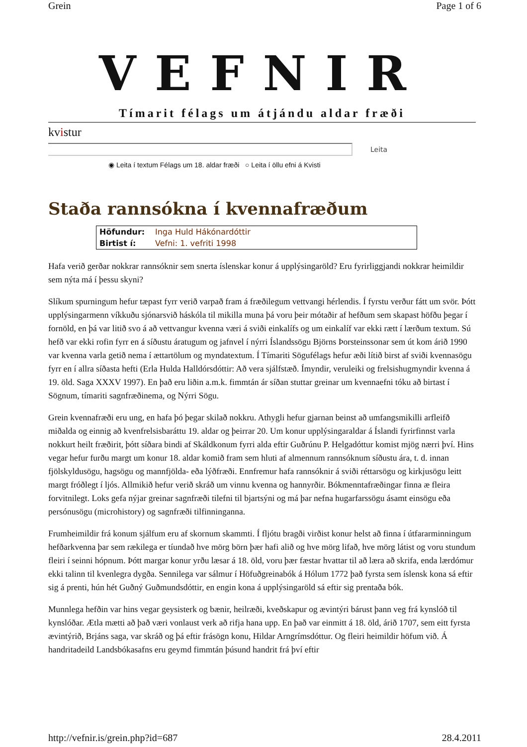Grein Page 1 of 6
VEFNIR
Tímarit félags um átjándu aldar fræði
kvistur
Leita
◉ Leita í textum Félags um 18. aldar fræði ○ Leita í öllu efni á Kvisti
Staða rannsókna í kvennafræðum
| Höfundur: | Inga Huld Hákónardóttir |
| Birtist í: | Vefni: 1. vefriti 1998 |
Hafa verið gerðar nokkrar rannsóknir sem snerta íslenskar konur á upplýsingaröld? Eru fyrirliggjandi nokkrar heimildir sem nýta má í þessu skyni?
Slíkum spurningum hefur tæpast fyrr verið varpað fram á fræðilegum vettvangi hérlendis. Í fyrstu verður fátt um svör. Þótt upplýsingarmenn víkkuðu sjónarsvið háskóla til mikilla muna þá voru þeir mótaðir af hefðum sem skapast höfðu þegar í fornöld, en þá var litið svo á að vettvangur kvenna væri á sviði einkalífs og um einkalíf var ekki rætt í lærðum textum. Sú hefð var ekki rofin fyrr en á síðustu áratugum og jafnvel í nýrri Íslandssögu Björns Þorsteinssonar sem út kom árið 1990 var kvenna varla getið nema í ættartölum og myndatextum. Í Tímariti Sögufélags hefur æði lítið birst af sviði kvennasögu fyrr en í allra síðasta hefti (Erla Hulda Halldórsdóttir: Að vera sjálfstæð. Ímyndir, veruleiki og frelsishugmyndir kvenna á 19. öld. Saga XXXV 1997). En það eru liðin a.m.k. fimmtán ár síðan stuttar greinar um kvennaefni tóku að birtast í Sögnum, tímariti sagnfræðinema, og Nýrri Sögu.
Grein kvennafræði eru ung, en hafa þó þegar skilað nokkru. Athygli hefur gjarnan beinst að umfangsmikilli arfleifð miðalda og einnig að kvenfrelsisbaráttu 19. aldar og þeirrar 20. Um konur upplýsingaraldar á Íslandi fyrirfinnst varla nokkurt heilt fræðirit, þótt síðara bindi af Skáldkonum fyrri alda eftir Guðrúnu P. Helgadóttur komist mjög nærri því. Hins vegar hefur furðu margt um konur 18. aldar komið fram sem hluti af almennum rannsóknum síðustu ára, t. d. innan fjölskyldusögu, hagsögu og mannfjölda- eða lýðfræði. Ennfremur hafa rannsóknir á sviði réttarsögu og kirkjusögu leitt margt fróðlegt í ljós. Allmikið hefur verið skráð um vinnu kvenna og hannyrðir. Bókmenntafræðingar finna æ fleira forvitnilegt. Loks gefa nýjar greinar sagnfræði tilefni til bjartsýni og má þar nefna hugarfarssögu ásamt einsögu eða persónusögu (microhistory) og sagnfræði tilfinninganna.
Frumheimildir frá konum sjálfum eru af skornum skammti. Í fljótu bragði virðist konur helst að finna í útfararminningum hefðarkvenna þar sem rækilega er tíundað hve mörg börn þær hafi alið og hve mörg lifað, hve mörg látist og voru stundum fleiri í seinni hópnum. Þótt margar konur yrðu læsar á 18. öld, voru þær fæstar hvattar til að læra að skrifa, enda lærdómur ekki talinn til kvenlegra dygða. Sennilega var sálmur í Höfuðgreinabók á Hólum 1772 það fyrsta sem íslensk kona sá eftir sig á prenti, hún hét Guðný Guðmundsdóttir, en engin kona á upplýsingaröld sá eftir sig prentaða bók.
Munnlega hefðin var hins vegar geysisterk og bænir, heilræði, kveðskapur og ævintýri bárust þann veg frá kynslóð til kynslóðar. Ætla mætti að það væri vonlaust verk að rifja hana upp. En það var einmitt á 18. öld, árið 1707, sem eitt fyrsta ævintýrið, Brjáns saga, var skráð og þá eftir frásögn konu, Hildar Arngrímsdóttur. Og fleiri heimildir höfum við. Á handritadeild Landsbókasafns eru geymd fimmtán þúsund handrit frá því eftir
http://vefnir.is/grein.php?id=687 28.4.2011